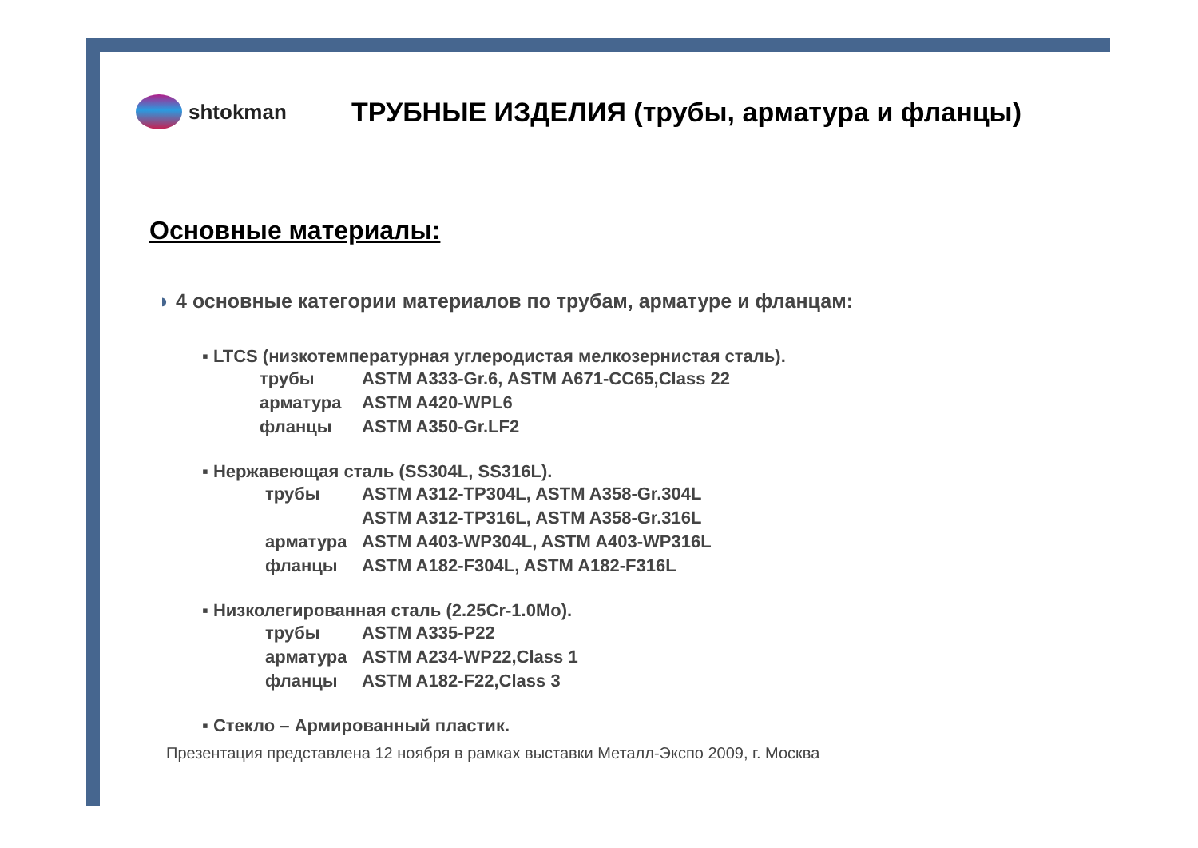shtokman
ТРУБНЫЕ ИЗДЕЛИЯ (трубы, арматура и фланцы)
Основные материалы:
◗ 4 основные категории материалов по трубам, арматуре и фланцам:
▪ LTCS (низкотемпературная углеродистая мелкозернистая сталь).
трубы ASTM A333-Gr.6, ASTM A671-CC65,Class 22
арматура ASTM A420-WPL6
фланцы ASTM A350-Gr.LF2
▪ Нержавеющая сталь (SS304L, SS316L).
трубы ASTM A312-TP304L, ASTM A358-Gr.304L
ASTM A312-TP316L, ASTM A358-Gr.316L
арматура ASTM A403-WP304L, ASTM A403-WP316L
фланцы ASTM A182-F304L, ASTM A182-F316L
▪ Низколегированная сталь (2.25Cr-1.0Mo).
трубы ASTM A335-P22
арматура ASTM A234-WP22,Class 1
фланцы ASTM A182-F22,Class 3
▪ Стекло – Армированный пластик.
Презентация представлена 12 ноября в рамках выставки Металл-Экспо 2009, г. Москва